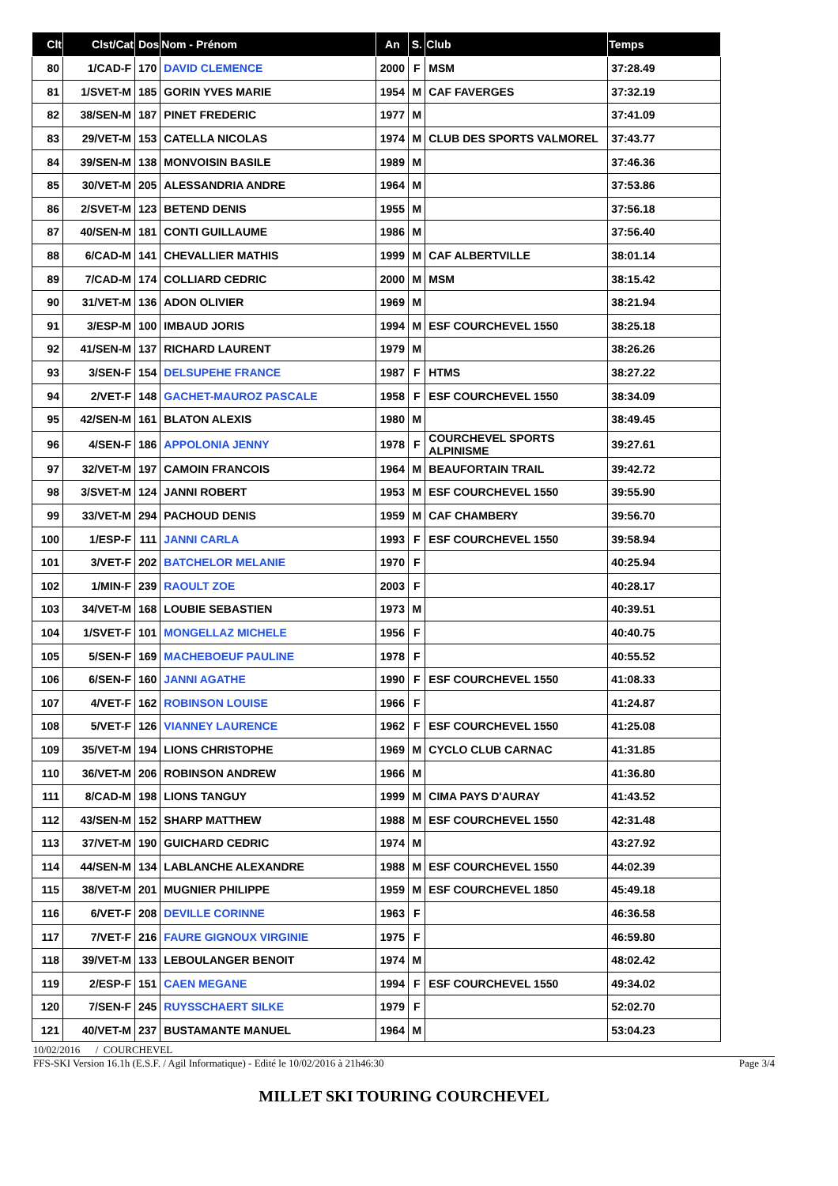| Clt | Clst/Cat | Dos | Nom - Prénom | An | S. | Club | Temps |
| --- | --- | --- | --- | --- | --- | --- | --- |
| 80 | 1/CAD-F | 170 | DAVID CLEMENCE | 2000 | F | MSM | 37:28.49 |
| 81 | 1/SVET-M | 185 | GORIN YVES MARIE | 1954 | M | CAF FAVERGES | 37:32.19 |
| 82 | 38/SEN-M | 187 | PINET FREDERIC | 1977 | M | | 37:41.09 |
| 83 | 29/VET-M | 153 | CATELLA NICOLAS | 1974 | M | CLUB DES SPORTS VALMOREL | 37:43.77 |
| 84 | 39/SEN-M | 138 | MONVOISIN BASILE | 1989 | M | | 37:46.36 |
| 85 | 30/VET-M | 205 | ALESSANDRIA ANDRE | 1964 | M | | 37:53.86 |
| 86 | 2/SVET-M | 123 | BETEND DENIS | 1955 | M | | 37:56.18 |
| 87 | 40/SEN-M | 181 | CONTI GUILLAUME | 1986 | M | | 37:56.40 |
| 88 | 6/CAD-M | 141 | CHEVALLIER MATHIS | 1999 | M | CAF ALBERTVILLE | 38:01.14 |
| 89 | 7/CAD-M | 174 | COLLIARD CEDRIC | 2000 | M | MSM | 38:15.42 |
| 90 | 31/VET-M | 136 | ADON OLIVIER | 1969 | M | | 38:21.94 |
| 91 | 3/ESP-M | 100 | IMBAUD JORIS | 1994 | M | ESF COURCHEVEL 1550 | 38:25.18 |
| 92 | 41/SEN-M | 137 | RICHARD LAURENT | 1979 | M | | 38:26.26 |
| 93 | 3/SEN-F | 154 | DELSUPEHE FRANCE | 1987 | F | HTMS | 38:27.22 |
| 94 | 2/VET-F | 148 | GACHET-MAUROZ PASCALE | 1958 | F | ESF COURCHEVEL 1550 | 38:34.09 |
| 95 | 42/SEN-M | 161 | BLATON ALEXIS | 1980 | M | | 38:49.45 |
| 96 | 4/SEN-F | 186 | APPOLONIA JENNY | 1978 | F | COURCHEVEL SPORTS ALPINISME | 39:27.61 |
| 97 | 32/VET-M | 197 | CAMOIN FRANCOIS | 1964 | M | BEAUFORTAIN TRAIL | 39:42.72 |
| 98 | 3/SVET-M | 124 | JANNI ROBERT | 1953 | M | ESF COURCHEVEL 1550 | 39:55.90 |
| 99 | 33/VET-M | 294 | PACHOUD DENIS | 1959 | M | CAF CHAMBERY | 39:56.70 |
| 100 | 1/ESP-F | 111 | JANNI CARLA | 1993 | F | ESF COURCHEVEL 1550 | 39:58.94 |
| 101 | 3/VET-F | 202 | BATCHELOR MELANIE | 1970 | F | | 40:25.94 |
| 102 | 1/MIN-F | 239 | RAOULT ZOE | 2003 | F | | 40:28.17 |
| 103 | 34/VET-M | 168 | LOUBIE SEBASTIEN | 1973 | M | | 40:39.51 |
| 104 | 1/SVET-F | 101 | MONGELLAZ MICHELE | 1956 | F | | 40:40.75 |
| 105 | 5/SEN-F | 169 | MACHEBOEUF PAULINE | 1978 | F | | 40:55.52 |
| 106 | 6/SEN-F | 160 | JANNI AGATHE | 1990 | F | ESF COURCHEVEL 1550 | 41:08.33 |
| 107 | 4/VET-F | 162 | ROBINSON LOUISE | 1966 | F | | 41:24.87 |
| 108 | 5/VET-F | 126 | VIANNEY LAURENCE | 1962 | F | ESF COURCHEVEL 1550 | 41:25.08 |
| 109 | 35/VET-M | 194 | LIONS CHRISTOPHE | 1969 | M | CYCLO CLUB CARNAC | 41:31.85 |
| 110 | 36/VET-M | 206 | ROBINSON ANDREW | 1966 | M | | 41:36.80 |
| 111 | 8/CAD-M | 198 | LIONS TANGUY | 1999 | M | CIMA PAYS D'AURAY | 41:43.52 |
| 112 | 43/SEN-M | 152 | SHARP MATTHEW | 1988 | M | ESF COURCHEVEL 1550 | 42:31.48 |
| 113 | 37/VET-M | 190 | GUICHARD CEDRIC | 1974 | M | | 43:27.92 |
| 114 | 44/SEN-M | 134 | LABLANCHE ALEXANDRE | 1988 | M | ESF COURCHEVEL 1550 | 44:02.39 |
| 115 | 38/VET-M | 201 | MUGNIER PHILIPPE | 1959 | M | ESF COURCHEVEL 1850 | 45:49.18 |
| 116 | 6/VET-F | 208 | DEVILLE CORINNE | 1963 | F | | 46:36.58 |
| 117 | 7/VET-F | 216 | FAURE GIGNOUX VIRGINIE | 1975 | F | | 46:59.80 |
| 118 | 39/VET-M | 133 | LEBOULANGER BENOIT | 1974 | M | | 48:02.42 |
| 119 | 2/ESP-F | 151 | CAEN MEGANE | 1994 | F | ESF COURCHEVEL 1550 | 49:34.02 |
| 120 | 7/SEN-F | 245 | RUYSSCHAERT SILKE | 1979 | F | | 52:02.70 |
| 121 | 40/VET-M | 237 | BUSTAMANTE MANUEL | 1964 | M | | 53:04.23 |
10/02/2016 / COURCHEVEL
FFS-SKI Version 16.1h (E.S.F. / Agil Informatique) - Edité le 10/02/2016 à 21h46:30 Page 3/4
MILLET SKI TOURING COURCHEVEL